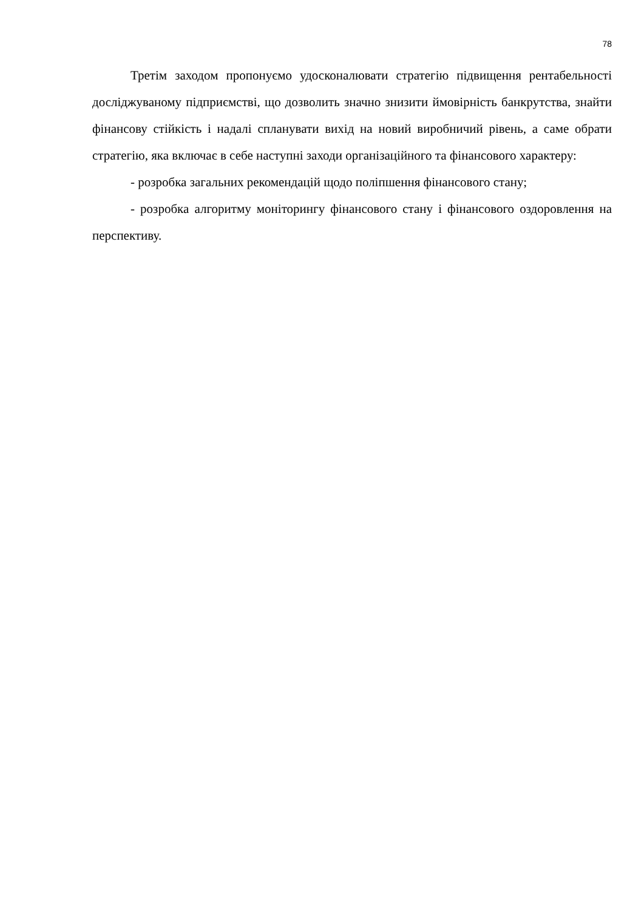78
Третім заходом пропонуємо удосконалювати стратегію підвищення рентабельності досліджуваному підприємстві, що дозволить значно знизити ймовірність банкрутства, знайти фінансову стійкість і надалі спланувати вихід на новий виробничий рівень, а саме обрати стратегію, яка включає в себе наступні заходи організаційного та фінансового характеру:
- розробка загальних рекомендацій щодо поліпшення фінансового стану;
- розробка алгоритму моніторингу фінансового стану і фінансового оздоровлення на перспективу.